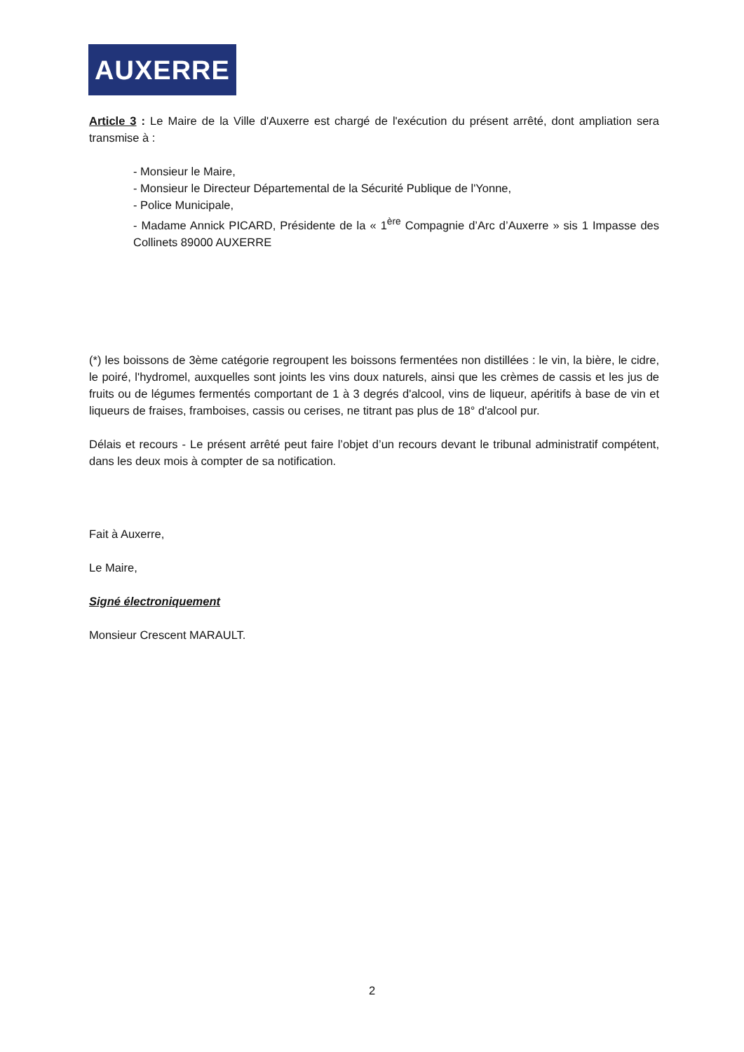AUXERRE
Article 3 : Le Maire de la Ville d'Auxerre est chargé de l'exécution du présent arrêté, dont ampliation sera transmise à :
- Monsieur le Maire,
- Monsieur le Directeur Départemental de la Sécurité Publique de l'Yonne,
- Police Municipale,
- Madame Annick PICARD, Présidente de la « 1<sup>ère</sup> Compagnie d’Arc d’Auxerre » sis 1 Impasse des Collinets 89000 AUXERRE
(*) les boissons de 3ème catégorie regroupent les boissons fermentées non distillées : le vin, la bière, le cidre, le poiré, l'hydromel, auxquelles sont joints les vins doux naturels, ainsi que les crèmes de cassis et les jus de fruits ou de légumes fermentés comportant de 1 à 3 degrés d'alcool, vins de liqueur, apéritifs à base de vin et liqueurs de fraises, framboises, cassis ou cerises, ne titrant pas plus de 18° d'alcool pur.
Délais et recours - Le présent arrêté peut faire l’objet d’un recours devant le tribunal administratif compétent, dans les deux mois à compter de sa notification.
Fait à Auxerre,
Le Maire,
Signé électroniquement
Monsieur Crescent MARAULT.
2